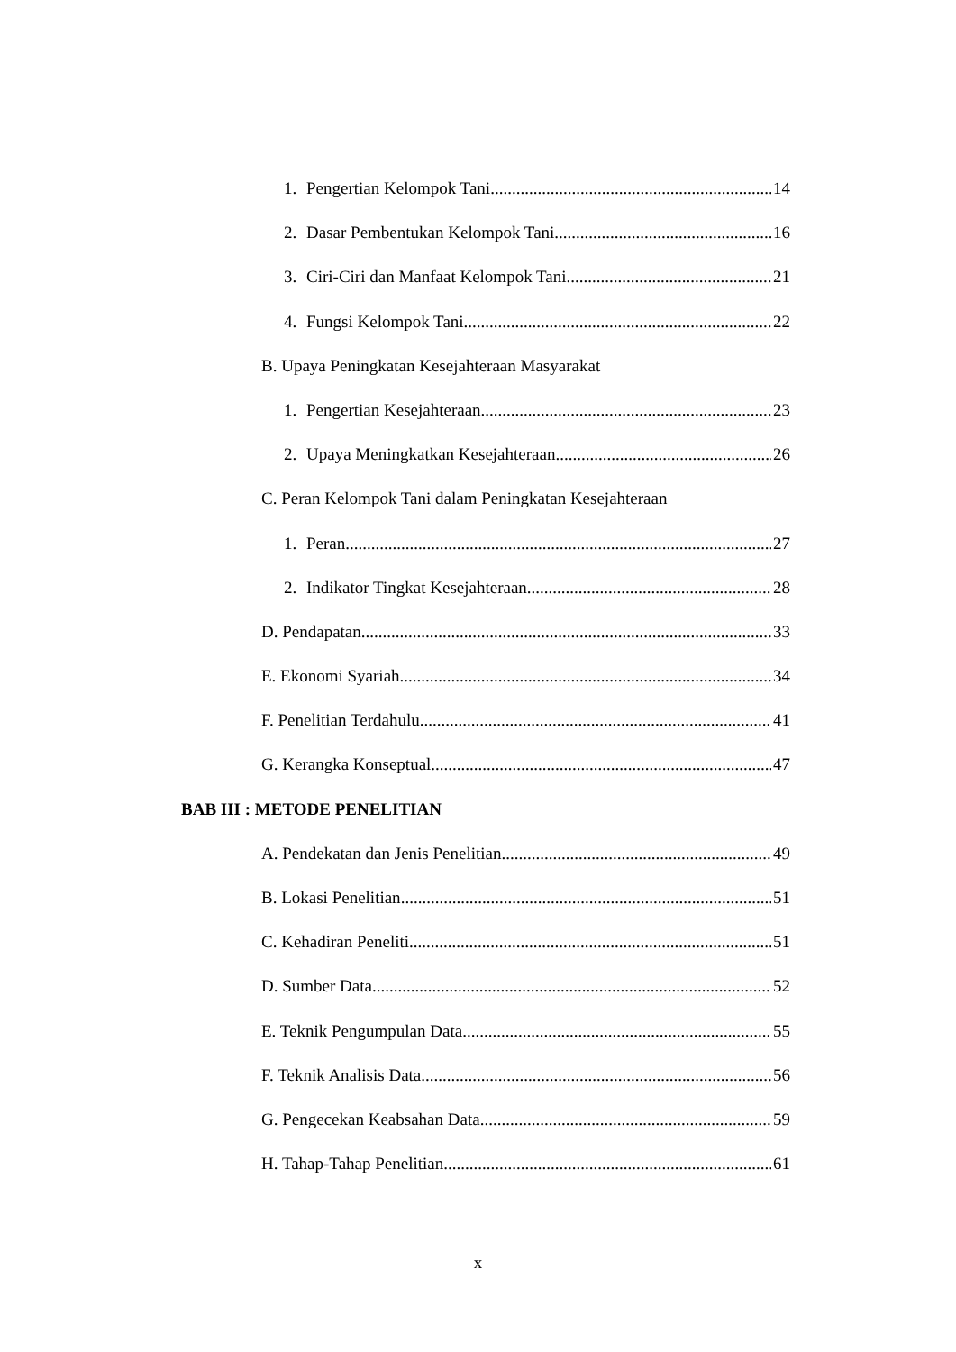1. Pengertian Kelompok Tani 14
2. Dasar Pembentukan Kelompok Tani 16
3. Ciri-Ciri dan Manfaat Kelompok Tani 21
4. Fungsi Kelompok Tani 22
B. Upaya Peningkatan Kesejahteraan Masyarakat
1. Pengertian Kesejahteraan 23
2. Upaya Meningkatkan Kesejahteraan 26
C. Peran Kelompok Tani dalam Peningkatan Kesejahteraan
1. Peran 27
2. Indikator Tingkat Kesejahteraan 28
D. Pendapatan 33
E. Ekonomi Syariah 34
F. Penelitian Terdahulu 41
G. Kerangka Konseptual 47
BAB III : METODE PENELITIAN
A. Pendekatan dan Jenis Penelitian 49
B. Lokasi Penelitian 51
C. Kehadiran Peneliti 51
D. Sumber Data 52
E. Teknik Pengumpulan Data 55
F. Teknik Analisis Data 56
G. Pengecekan Keabsahan Data 59
H. Tahap-Tahap Penelitian 61
x